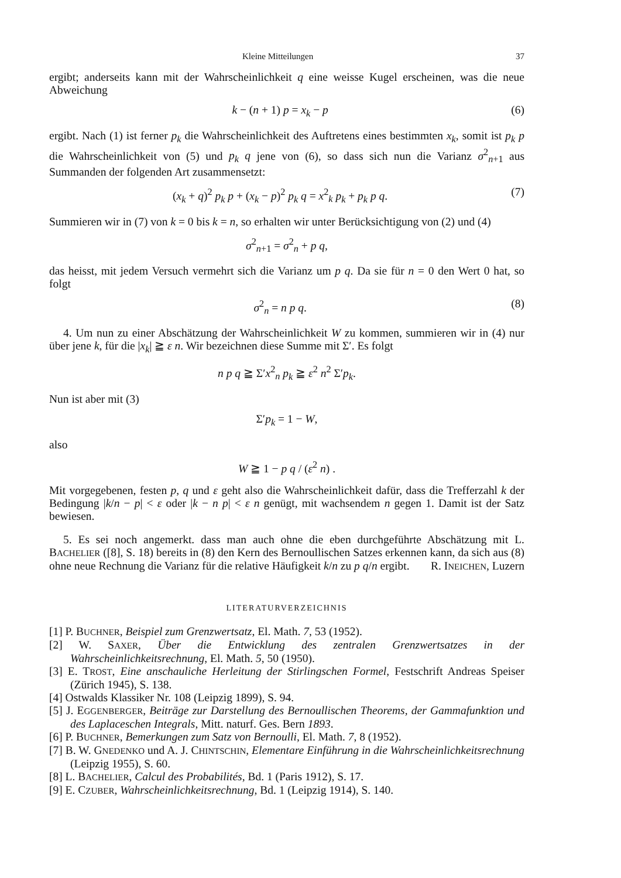Kleine Mitteilungen 37
ergibt; anderseits kann mit der Wahrscheinlichkeit q eine weisse Kugel erscheinen, was die neue Abweichung
k − (n + 1) p = x<sub>k</sub> − p (6)
ergibt. Nach (1) ist ferner p<sub>k</sub> die Wahrscheinlichkeit des Auftretens eines bestimmten x<sub>k</sub>, somit ist p<sub>k</sub> p die Wahrscheinlichkeit von (5) und p<sub>k</sub> q jene von (6), so dass sich nun die Varianz σ<sup>2</sup><sub>n+1</sub> aus Summanden der folgenden Art zusammensetzt:
(x<sub>k</sub> + q)<sup>2</sup> p<sub>k</sub> p + (x<sub>k</sub> − p)<sup>2</sup> p<sub>k</sub> q = x<sup>2</sup><sub>k</sub> p<sub>k</sub> + p<sub>k</sub> p q. (7)
Summieren wir in (7) von k = 0 bis k = n, so erhalten wir unter Berücksichtigung von (2) und (4)
σ<sup>2</sup><sub>n+1</sub> = σ<sup>2</sup><sub>n</sub> + p q,
das heisst, mit jedem Versuch vermehrt sich die Varianz um p q. Da sie für n = 0 den Wert 0 hat, so folgt
σ<sup>2</sup><sub>n</sub> = n p q. (8)
4. Um nun zu einer Abschätzung der Wahrscheinlichkeit W zu kommen, summieren wir in (4) nur über jene k, für die |x<sub>k</sub>| ≧ ε n. Wir bezeichnen diese Summe mit Σ′. Es folgt
n p q ≧ Σ′x<sup>2</sup><sub>n</sub> p<sub>k</sub> ≧ ε<sup>2</sup> n<sup>2</sup> Σ′p<sub>k</sub>.
Nun ist aber mit (3)
Σ′p<sub>k</sub> = 1 − W,
also
W ≧ 1 − p q / (ε<sup>2</sup> n) .
Mit vorgegebenen, festen p, q und ε geht also die Wahrscheinlichkeit dafür, dass die Trefferzahl k der Bedingung |k/n − p| < ε oder |k − n p| < ε n genügt, mit wachsendem n gegen 1. Damit ist der Satz bewiesen.
5. Es sei noch angemerkt. dass man auch ohne die eben durchgeführte Abschätzung mit L. BACHELIER ([8], S. 18) bereits in (8) den Kern des Bernoullischen Satzes erkennen kann, da sich aus (8) ohne neue Rechnung die Varianz für die relative Häufigkeit k/n zu p q/n ergibt. R. INEICHEN, Luzern
LITERATURVERZEICHNIS
[1] P. BUCHNER, Beispiel zum Grenzwertsatz, El. Math. 7, 53 (1952).
[2] W. SAXER, Über die Entwicklung des zentralen Grenzwertsatzes in der Wahrscheinlichkeitsrechnung, El. Math. 5, 50 (1950).
[3] E. TROST, Eine anschauliche Herleitung der Stirlingschen Formel, Festschrift Andreas Speiser (Zürich 1945), S. 138.
[4] Ostwalds Klassiker Nr. 108 (Leipzig 1899), S. 94.
[5] J. EGGENBERGER, Beiträge zur Darstellung des Bernoullischen Theorems, der Gammafunktion und des Laplaceschen Integrals, Mitt. naturf. Ges. Bern 1893.
[6] P. BUCHNER, Bemerkungen zum Satz von Bernoulli, El. Math. 7, 8 (1952).
[7] B. W. GNEDENKO und A. J. CHINTSCHIN, Elementare Einführung in die Wahrscheinlichkeitsrechnung (Leipzig 1955), S. 60.
[8] L. BACHELIER, Calcul des Probabilités, Bd. 1 (Paris 1912), S. 17.
[9] E. CZUBER, Wahrscheinlichkeitsrechnung, Bd. 1 (Leipzig 1914), S. 140.